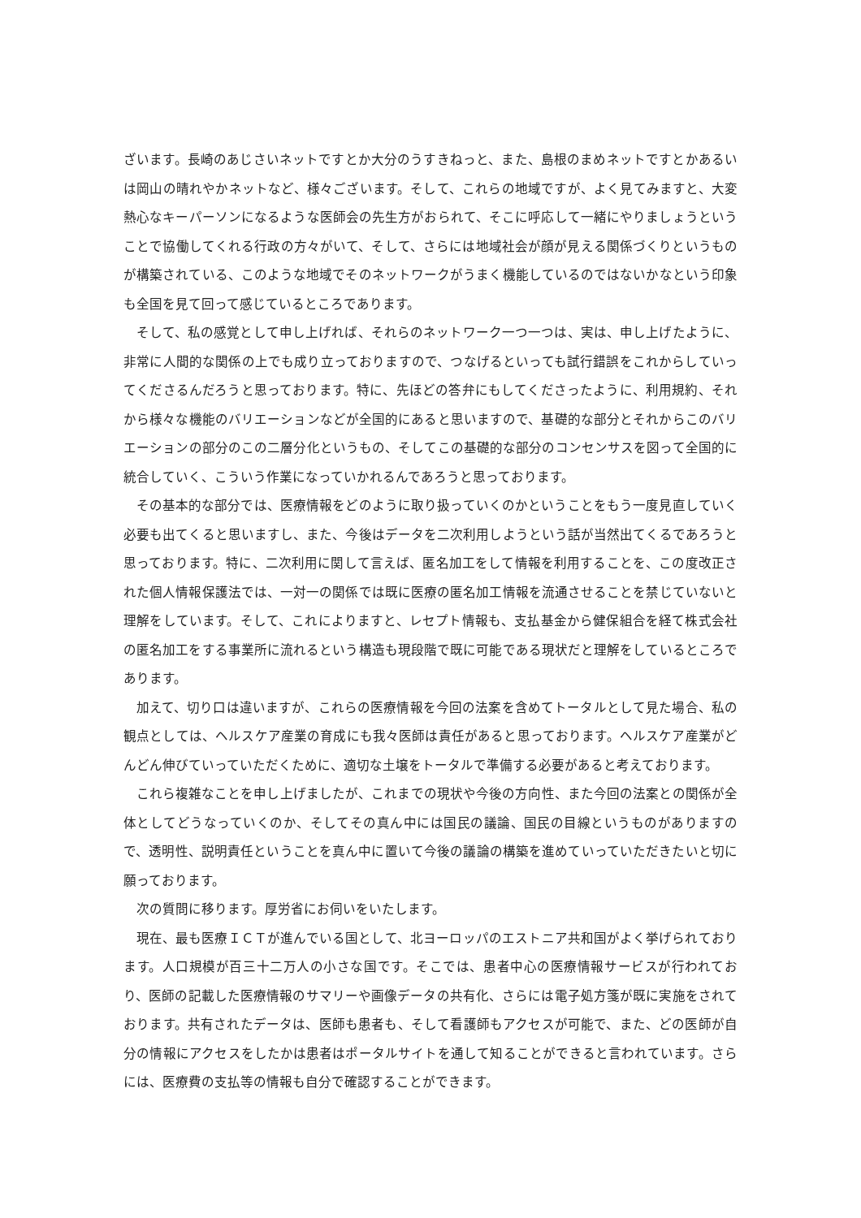ざいます。長崎のあじさいネットですとか大分のうすきねっと、また、島根のまめネットですとかあるいは岡山の晴れやかネットなど、様々ございます。そして、これらの地域ですが、よく見てみますと、大変熱心なキーパーソンになるような医師会の先生方がおられて、そこに呼応して一緒にやりましょうということで協働してくれる行政の方々がいて、そして、さらには地域社会が顔が見える関係づくりというものが構築されている、このような地域でそのネットワークがうまく機能しているのではないかなという印象も全国を見て回って感じているところであります。
そして、私の感覚として申し上げれば、それらのネットワーク一つ一つは、実は、申し上げたように、非常に人間的な関係の上でも成り立っておりますので、つなげるといっても試行錯誤をこれからしていってくださるんだろうと思っております。特に、先ほどの答弁にもしてくださったように、利用規約、それから様々な機能のバリエーションなどが全国的にあると思いますので、基礎的な部分とそれからこのバリエーションの部分のこの二層分化というもの、そしてこの基礎的な部分のコンセンサスを図って全国的に統合していく、こういう作業になっていかれるんであろうと思っております。
その基本的な部分では、医療情報をどのように取り扱っていくのかということをもう一度見直していく必要も出てくると思いますし、また、今後はデータを二次利用しようという話が当然出てくるであろうと思っております。特に、二次利用に関して言えば、匿名加工をして情報を利用することを、この度改正された個人情報保護法では、一対一の関係では既に医療の匿名加工情報を流通させることを禁じていないと理解をしています。そして、これによりますと、レセプト情報も、支払基金から健保組合を経て株式会社の匿名加工をする事業所に流れるという構造も現段階で既に可能である現状だと理解をしているところであります。
加えて、切り口は違いますが、これらの医療情報を今回の法案を含めてトータルとして見た場合、私の観点としては、ヘルスケア産業の育成にも我々医師は責任があると思っております。ヘルスケア産業がどんどん伸びていっていただくために、適切な土壌をトータルで準備する必要があると考えております。
これら複雑なことを申し上げましたが、これまでの現状や今後の方向性、また今回の法案との関係が全体としてどうなっていくのか、そしてその真ん中には国民の議論、国民の目線というものがありますので、透明性、説明責任ということを真ん中に置いて今後の議論の構築を進めていっていただきたいと切に願っております。
次の質問に移ります。厚労省にお伺いをいたします。
現在、最も医療ＩＣＴが進んでいる国として、北ヨーロッパのエストニア共和国がよく挙げられております。人口規模が百三十二万人の小さな国です。そこでは、患者中心の医療情報サービスが行われており、医師の記載した医療情報のサマリーや画像データの共有化、さらには電子処方箋が既に実施をされております。共有されたデータは、医師も患者も、そして看護師もアクセスが可能で、また、どの医師が自分の情報にアクセスをしたかは患者はポータルサイトを通して知ることができると言われています。さらには、医療費の支払等の情報も自分で確認することができます。